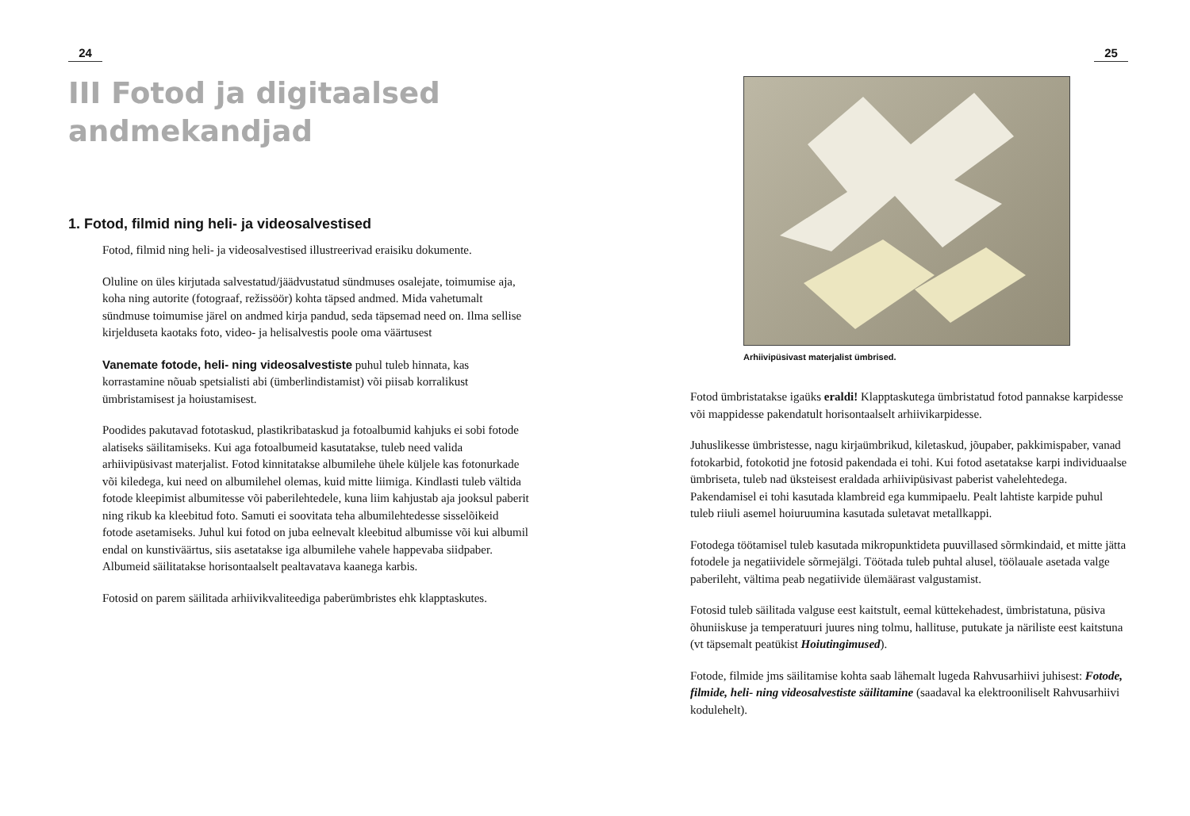24
III Fotod ja digitaalsed andmekandjad
1. Fotod, filmid ning heli- ja videosalvestised
Fotod, filmid ning heli- ja videosalvestised illustreerivad eraisiku dokumente.
Oluline on üles kirjutada salvestatud/jäädvustatud sündmuses osalejate, toimumise aja, koha ning autorite (fotograaf, režissöör) kohta täpsed andmed. Mida vahetumalt sündmuse toimumise järel on andmed kirja pandud, seda täpsemad need on. Ilma sellise kirjelduseta kaotaks foto, video- ja helisalvestis poole oma väärtusest
Vanemate fotode, heli- ning videosalvestiste puhul tuleb hinnata, kas korrastamine nõuab spetsialisti abi (ümberlindistamist) või piisab korralikust ümbristamisest ja hoiustamisest.
Poodides pakutavad fototaskud, plastikribataskud ja fotoalbumid kahjuks ei sobi fotode alatiseks säilitamiseks. Kui aga fotoalbumeid kasutatakse, tuleb need valida arhiivipüsivast materjalist. Fotod kinnitatakse albumilehe ühele küljele kas fotonurkade või kiledega, kui need on albumilehel olemas, kuid mitte liimiga. Kindlasti tuleb vältida fotode kleepimist albumitesse või paberilehtedele, kuna liim kahjustab aja jooksul paberit ning rikub ka kleebitud foto. Samuti ei soovitata teha albumilehtedesse sisselõikeid fotode asetamiseks. Juhul kui fotod on juba eelnevalt kleebitud albumisse või kui albumil endal on kunstiväärtus, siis asetatakse iga albumilehe vahele happevaba siidpaber. Albumeid säilitatakse horisontaalselt pealtavatava kaanega karbis.
Fotosid on parem säilitada arhiivikvaliteediga paberümbristes ehk klapptaskutes.
25
Arhiivipüsivast materjalist ümbrised.
Fotod ümbristatakse igaüks eraldi! Klapptaskutega ümbristatud fotod pannakse karpidesse või mappidesse pakendatult horisontaalselt arhiivikarpidesse.
Juhuslikesse ümbristesse, nagu kirjaümbrikud, kiletaskud, jõupaber, pakkimispaber, vanad fotokarbid, fotokotid jne fotosid pakendada ei tohi. Kui fotod asetatakse karpi individuaalse ümbriseta, tuleb nad üksteisest eraldada arhiivipüsivast paberist vahelehtedega. Pakendamisel ei tohi kasutada klambreid ega kummipaelu. Pealt lahtiste karpide puhul tuleb riiuli asemel hoiuruumina kasutada suletavat metallkappi.
Fotodega töötamisel tuleb kasutada mikropunktideta puuvillased sõrmkindaid, et mitte jätta fotodele ja negatiividele sõrmejälgi. Töötada tuleb puhtal alusel, töölauale asetada valge paberileht, vältima peab negatiivide ülemäärast valgustamist.
Fotosid tuleb säilitada valguse eest kaitstult, eemal küttekehadest, ümbristatuna, püsiva õhuniiskuse ja temperatuuri juures ning tolmu, hallituse, putukate ja näriliste eest kaitstuna (vt täpsemalt peatükist Hoiutingimused).
Fotode, filmide jms säilitamise kohta saab lähemalt lugeda Rahvusarhiivi juhisest: Fotode, filmide, heli- ning videosalvestiste säilitamine (saadaval ka elektrooniliselt Rahvusarhiivi kodulehelt).